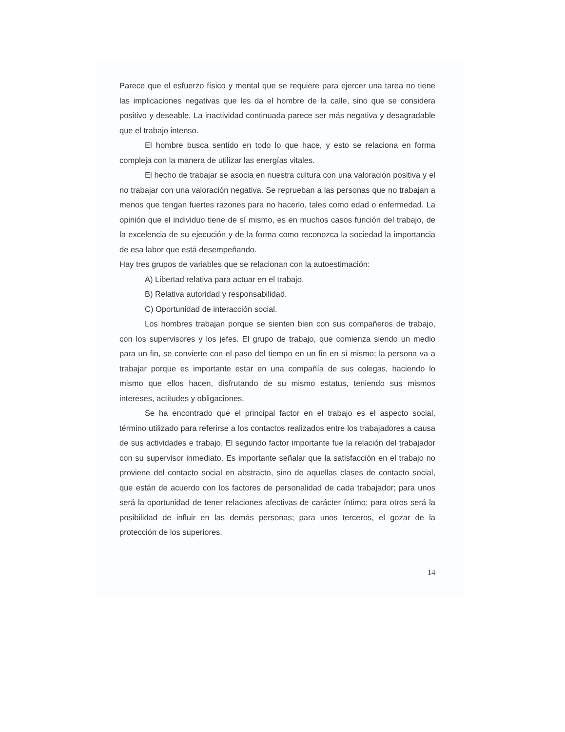Parece que el esfuerzo físico y mental que se requiere para ejercer una tarea no tiene las implicaciones negativas que les da el hombre de la calle, sino que se considera positivo y deseable. La inactividad continuada parece ser más negativa y desagradable que el trabajo intenso.
El hombre busca sentido en todo lo que hace, y esto se relaciona en forma compleja con la manera de utilizar las energías vitales.
El hecho de trabajar se asocia en nuestra cultura con una valoración positiva y el no trabajar con una valoración negativa. Se reprueban a las personas que no trabajan a menos que tengan fuertes razones para no hacerlo, tales como edad o enfermedad. La opinión que el individuo tiene de sí mismo, es en muchos casos función del trabajo, de la excelencia de su ejecución y de la forma como reconozca la sociedad la importancia de esa labor que está desempeñando.
Hay tres grupos de variables que se relacionan con la autoestimación:
A) Libertad relativa para actuar en el trabajo.
B) Relativa autoridad y responsabilidad.
C) Oportunidad de interacción social.
Los hombres trabajan porque se sienten bien con sus compañeros de trabajo, con los supervisores y los jefes. El grupo de trabajo, que comienza siendo un medio para un fin, se convierte con el paso del tiempo en un fin en sí mismo; la persona va a trabajar porque es importante estar en una compañía de sus colegas, haciendo lo mismo que ellos hacen, disfrutando de su mismo estatus, teniendo sus mismos intereses, actitudes y obligaciones.
Se ha encontrado que el principal factor en el trabajo es el aspecto social, término utilizado para referirse a los contactos realizados entre los trabajadores a causa de sus actividades e trabajo. El segundo factor importante fue la relación del trabajador con su supervisor inmediato. Es importante señalar que la satisfacción en el trabajo no proviene del contacto social en abstracto, sino de aquellas clases de contacto social, que están de acuerdo con los factores de personalidad de cada trabajador; para unos será la oportunidad de tener relaciones afectivas de carácter íntimo; para otros será la posibilidad de influir en las demás personas; para unos terceros, el gozar de la protección de los superiores.
14